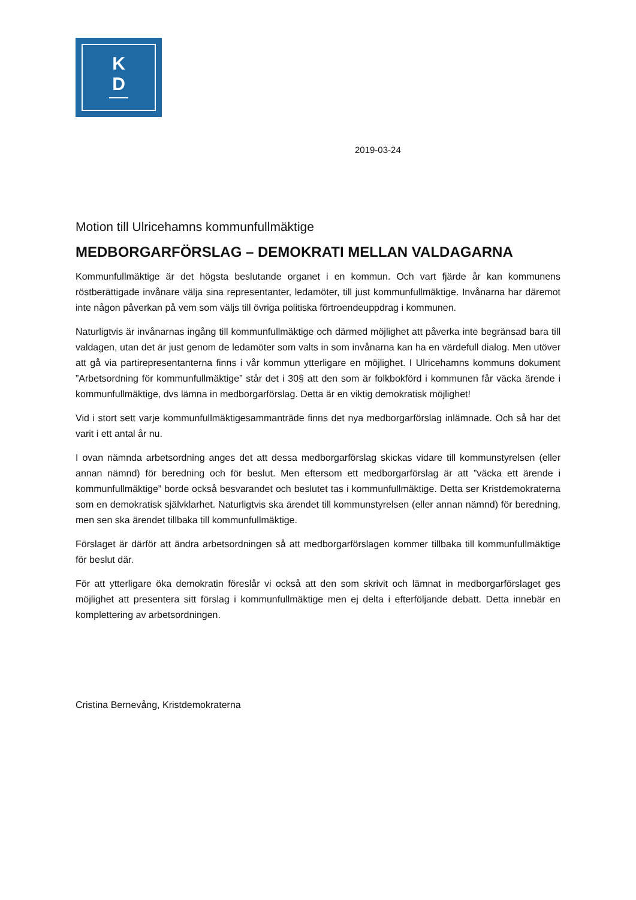K
D
2019-03-24
Motion till Ulricehamns kommunfullmäktige
MEDBORGARFÖRSLAG – DEMOKRATI MELLAN VALDAGARNA
Kommunfullmäktige är det högsta beslutande organet i en kommun. Och vart fjärde år kan kommunens röstberättigade invånare välja sina representanter, ledamöter, till just kommunfullmäktige. Invånarna har däremot inte någon påverkan på vem som väljs till övriga politiska förtroendeuppdrag i kommunen.
Naturligtvis är invånarnas ingång till kommunfullmäktige och därmed möjlighet att påverka inte begränsad bara till valdagen, utan det är just genom de ledamöter som valts in som invånarna kan ha en värdefull dialog. Men utöver att gå via partirepresentanterna finns i vår kommun ytterligare en möjlighet. I Ulricehamns kommuns dokument ”Arbetsordning för kommunfullmäktige” står det i 30§ att den som är folkbokförd i kommunen får väcka ärende i kommunfullmäktige, dvs lämna in medborgarförslag. Detta är en viktig demokratisk möjlighet!
Vid i stort sett varje kommunfullmäktigesammanträde finns det nya medborgarförslag inlämnade. Och så har det varit i ett antal år nu.
I ovan nämnda arbetsordning anges det att dessa medborgarförslag skickas vidare till kommunstyrelsen (eller annan nämnd) för beredning och för beslut. Men eftersom ett medborgarförslag är att ”väcka ett ärende i kommunfullmäktige” borde också besvarandet och beslutet tas i kommunfullmäktige. Detta ser Kristdemokraterna som en demokratisk självklarhet. Naturligtvis ska ärendet till kommunstyrelsen (eller annan nämnd) för beredning, men sen ska ärendet tillbaka till kommunfullmäktige.
Förslaget är därför att ändra arbetsordningen så att medborgarförslagen kommer tillbaka till kommunfullmäktige för beslut där.
För att ytterligare öka demokratin föreslår vi också att den som skrivit och lämnat in medborgarförslaget ges möjlighet att presentera sitt förslag i kommunfullmäktige men ej delta i efterföljande debatt. Detta innebär en komplettering av arbetsordningen.
Cristina Bernevång, Kristdemokraterna